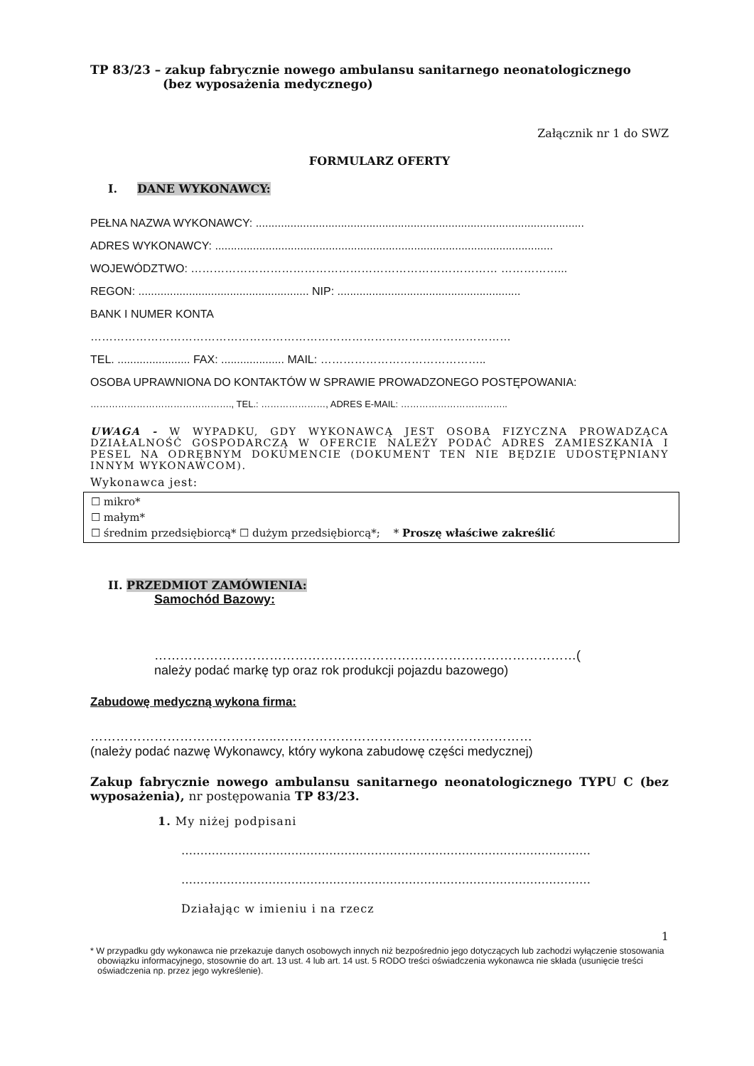TP 83/23 – zakup fabrycznie nowego ambulansu sanitarnego neonatologicznego
(bez wyposażenia medycznego)
Załącznik nr 1 do SWZ
FORMULARZ OFERTY
I. DANE WYKONAWCY:
PEŁNA NAZWA WYKONAWCY: ........................................................................................................
ADRES WYKONAWCY: ...........................................................................................................
WOJEWÓDZTWO: ……………………………………………………………………… ……………...
REGON: ...................................................... NIP: ..........................................................
BANK I NUMER KONTA
…………………………………………………………………………………………………
TEL. ....................... FAX: .................... MAIL: ……………………………………..
OSOBA UPRAWNIONA DO KONTAKTÓW W SPRAWIE PROWADZONEGO POSTĘPOWANIA:
………………………………………., TEL.: …………………, ADRES E-MAIL: ……………………………..
UWAGA - W WYPADKU, GDY WYKONAWCĄ JEST OSOBA FIZYCZNA PROWADZĄCA DZIAŁALNOŚĆ GOSPODARCZĄ W OFERCIE NALEŻY PODAĆ ADRES ZAMIESZKANIA I PESEL NA ODRĘBNYM DOKUMENCIE (DOKUMENT TEN NIE BĘDZIE UDOSTĘPNIANY INNYM WYKONAWCOM).
Wykonawca jest:
☐ mikro*
☐ małym*
☐ średnim przedsiębiorcą* ☐ dużym przedsiębiorcą*; * Proszę właściwe zakreślić
II. PRZEDMIOT ZAMÓWIENIA:
Samochód Bazowy:
………………………………………………………………………………………(
należy podać markę typ oraz rok produkcji pojazdu bazowego)
Zabudowę medyczną wykona firma:
……………………………………..……………………………………………………
(należy podać nazwę Wykonawcy, który wykona zabudowę części medycznej)
Zakup fabrycznie nowego ambulansu sanitarnego neonatologicznego TYPU C (bez wyposażenia), nr postępowania TP 83/23.
1. My niżej podpisani
………………………………………………………………………………………………
………………………………………………………………………………………………
Działając w imieniu i na rzecz
1
* W przypadku gdy wykonawca nie przekazuje danych osobowych innych niż bezpośrednio jego dotyczących lub zachodzi wyłączenie stosowania obowiązku informacyjnego, stosownie do art. 13 ust. 4 lub art. 14 ust. 5 RODO treści oświadczenia wykonawca nie składa (usunięcie treści oświadczenia np. przez jego wykreślenie).